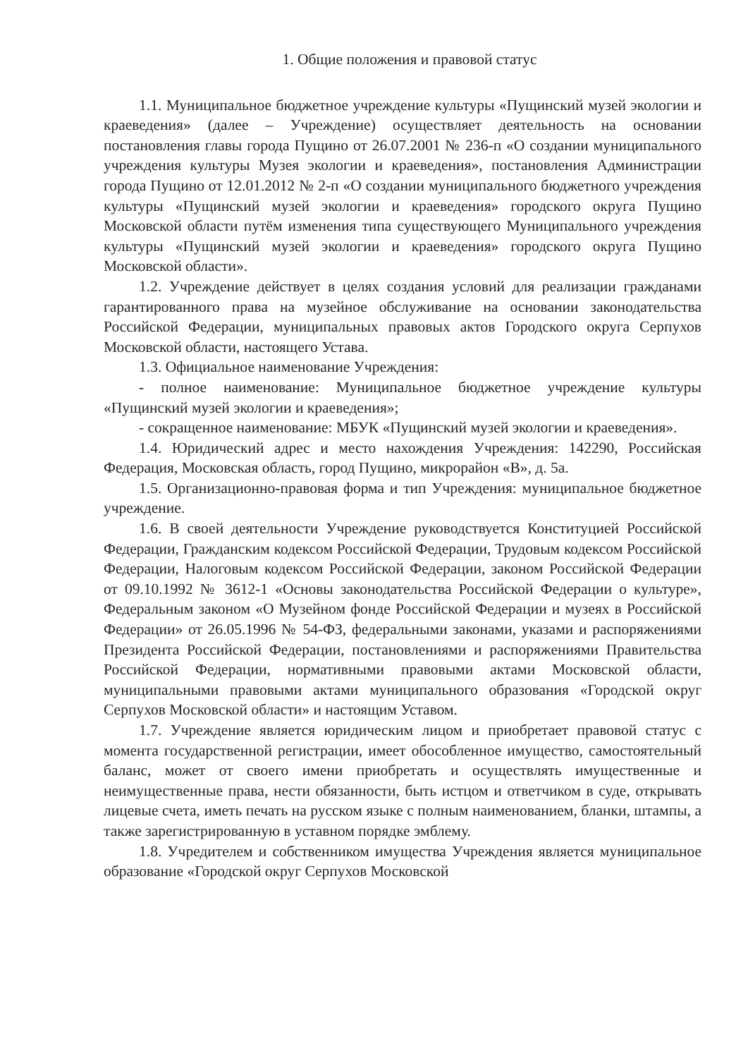1. Общие положения и правовой статус
1.1. Муниципальное бюджетное учреждение культуры «Пущинский музей экологии и краеведения» (далее – Учреждение) осуществляет деятельность на основании постановления главы города Пущино от 26.07.2001 № 236-п «О создании муниципального учреждения культуры Музея экологии и краеведения», постановления Администрации города Пущино от 12.01.2012 № 2-п «О создании муниципального бюджетного учреждения культуры «Пущинский музей экологии и краеведения» городского округа Пущино Московской области путём изменения типа существующего Муниципального учреждения культуры «Пущинский музей экологии и краеведения» городского округа Пущино Московской области».
1.2. Учреждение действует в целях создания условий для реализации гражданами гарантированного права на музейное обслуживание на основании законодательства Российской Федерации, муниципальных правовых актов Городского округа Серпухов Московской области, настоящего Устава.
1.3. Официальное наименование Учреждения:
- полное наименование: Муниципальное бюджетное учреждение культуры «Пущинский музей экологии и краеведения»;
- сокращенное наименование: МБУК «Пущинский музей экологии и краеведения».
1.4. Юридический адрес и место нахождения Учреждения: 142290, Российская Федерация, Московская область, город Пущино, микрорайон «В», д. 5а.
1.5. Организационно-правовая форма и тип Учреждения: муниципальное бюджетное учреждение.
1.6. В своей деятельности Учреждение руководствуется Конституцией Российской Федерации, Гражданским кодексом Российской Федерации, Трудовым кодексом Российской Федерации, Налоговым кодексом Российской Федерации, законом Российской Федерации от 09.10.1992 № 3612-1 «Основы законодательства Российской Федерации о культуре», Федеральным законом «О Музейном фонде Российской Федерации и музеях в Российской Федерации» от 26.05.1996 № 54-ФЗ, федеральными законами, указами и распоряжениями Президента Российской Федерации, постановлениями и распоряжениями Правительства Российской Федерации, нормативными правовыми актами Московской области, муниципальными правовыми актами муниципального образования «Городской округ Серпухов Московской области» и настоящим Уставом.
1.7. Учреждение является юридическим лицом и приобретает правовой статус с момента государственной регистрации, имеет обособленное имущество, самостоятельный баланс, может от своего имени приобретать и осуществлять имущественные и неимущественные права, нести обязанности, быть истцом и ответчиком в суде, открывать лицевые счета, иметь печать на русском языке с полным наименованием, бланки, штампы, а также зарегистрированную в уставном порядке эмблему.
1.8. Учредителем и собственником имущества Учреждения является муниципальное образование «Городской округ Серпухов Московской